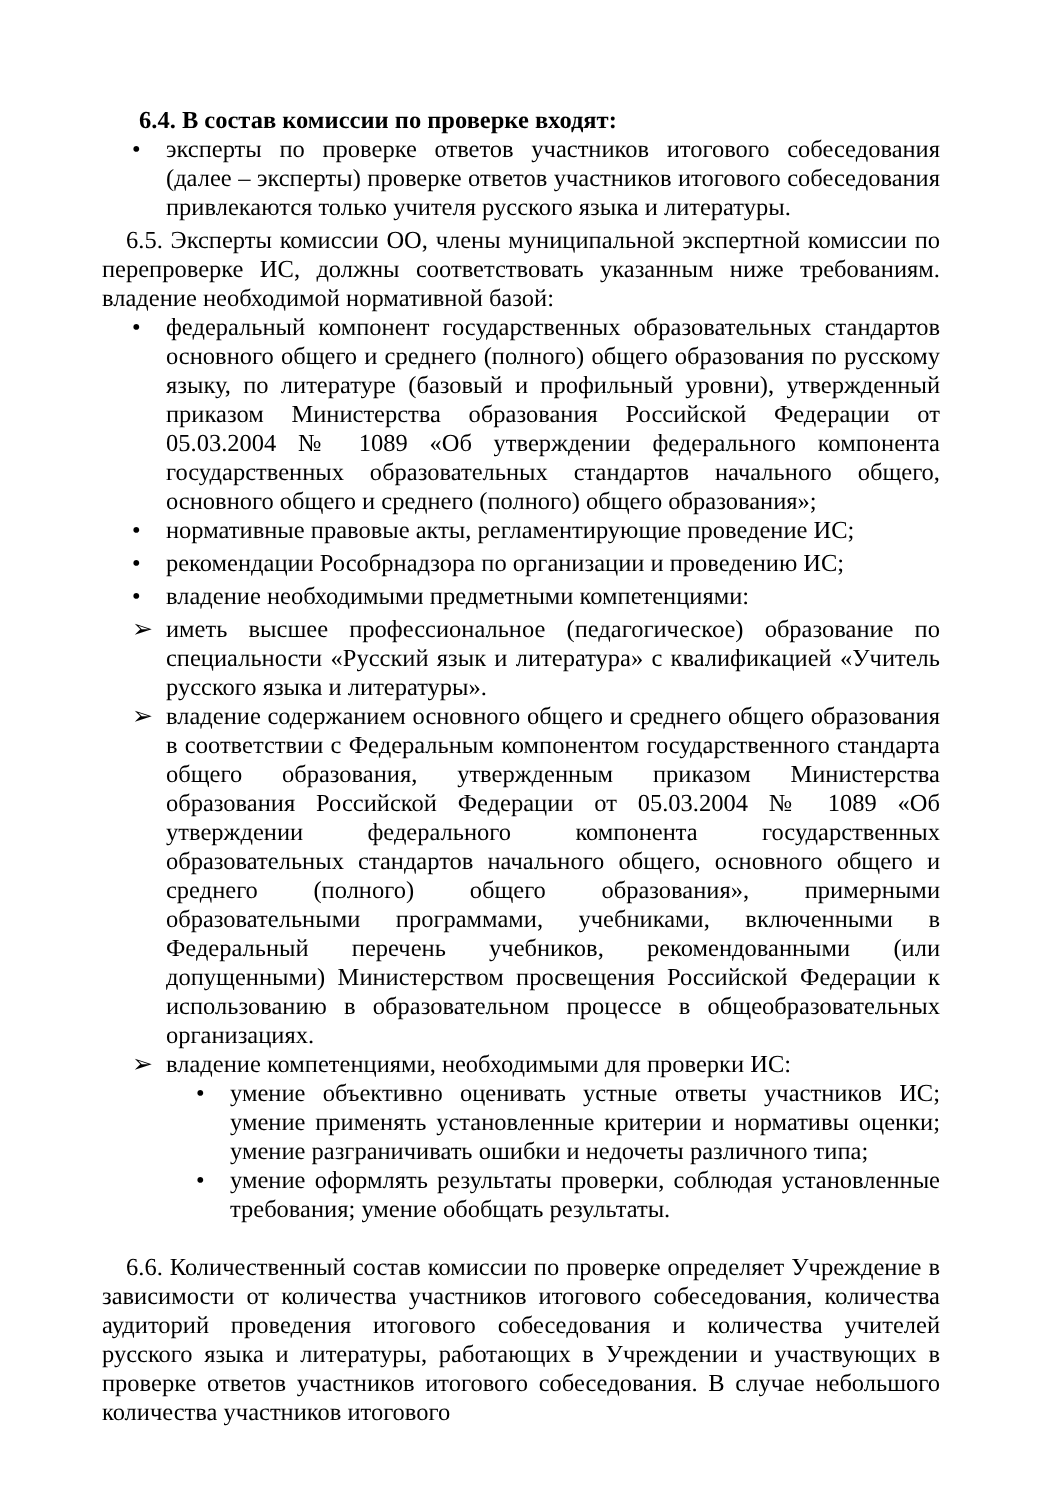6.4. В состав комиссии по проверке входят:
• эксперты по проверке ответов участников итогового собеседования (далее – эксперты) проверке ответов участников итогового собеседования привлекаются только учителя русского языка и литературы.
6.5. Эксперты комиссии ОО, члены муниципальной экспертной комиссии по перепроверке ИС, должны соответствовать указанным ниже требованиям. владение необходимой нормативной базой:
• федеральный компонент государственных образовательных стандартов основного общего и среднего (полного) общего образования по русскому языку, по литературе (базовый и профильный уровни), утвержденный приказом Министерства образования Российской Федерации от 05.03.2004 № 1089 «Об утверждении федерального компонента государственных образовательных стандартов начального общего, основного общего и среднего (полного) общего образования»;
• нормативные правовые акты, регламентирующие проведение ИС;
• рекомендации Рособрнадзора по организации и проведению ИС;
• владение необходимыми предметными компетенциями:
➢ иметь высшее профессиональное (педагогическое) образование по специальности «Русский язык и литература» с квалификацией «Учитель русского языка и литературы».
➢ владение содержанием основного общего и среднего общего образования в соответствии с Федеральным компонентом государственного стандарта общего образования, утвержденным приказом Министерства образования Российской Федерации от 05.03.2004 № 1089 «Об утверждении федерального компонента государственных образовательных стандартов начального общего, основного общего и среднего (полного) общего образования», примерными образовательными программами, учебниками, включенными в Федеральный перечень учебников, рекомендованными (или допущенными) Министерством просвещения Российской Федерации к использованию в образовательном процессе в общеобразовательных организациях.
➢ владение компетенциями, необходимыми для проверки ИС:
• умение объективно оценивать устные ответы участников ИС; умение применять установленные критерии и нормативы оценки; умение разграничивать ошибки и недочеты различного типа;
• умение оформлять результаты проверки, соблюдая установленные требования; умение обобщать результаты.
6.6. Количественный состав комиссии по проверке определяет Учреждение в зависимости от количества участников итогового собеседования, количества аудиторий проведения итогового собеседования и количества учителей русского языка и литературы, работающих в Учреждении и участвующих в проверке ответов участников итогового собеседования. В случае небольшого количества участников итогового